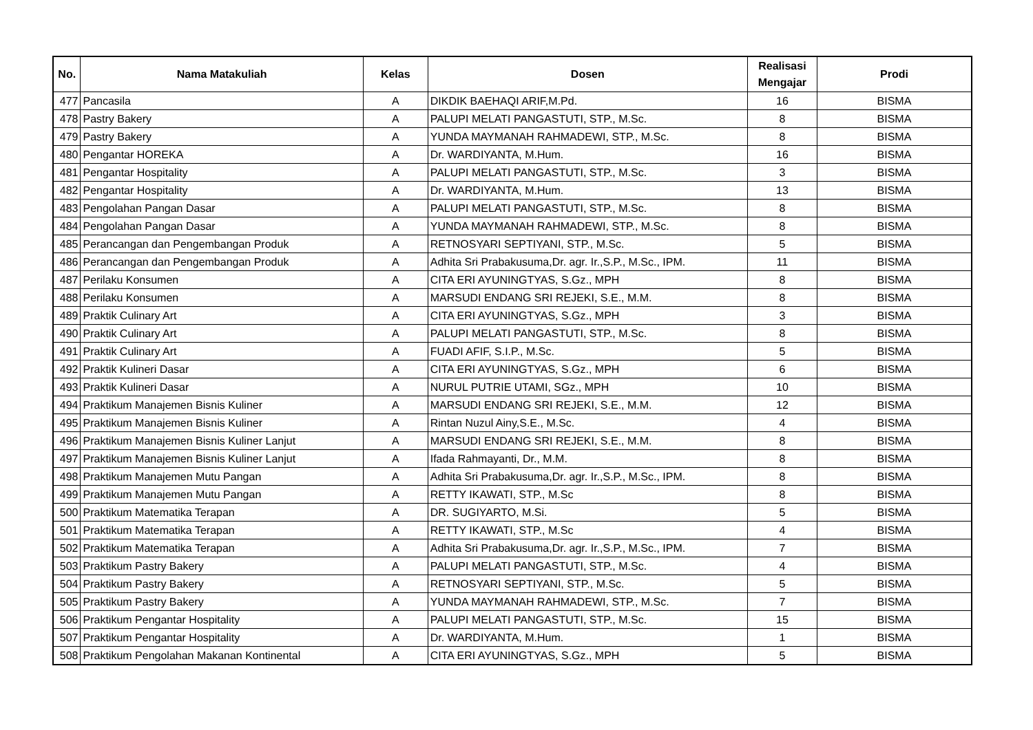| No. | Nama Matakuliah | Kelas | Dosen | Realisasi Mengajar | Prodi |
| --- | --- | --- | --- | --- | --- |
| 477 | Pancasila | A | DIKDIK BAEHAQI ARIF,M.Pd. | 16 | BISMA |
| 478 | Pastry Bakery | A | PALUPI MELATI PANGASTUTI, STP., M.Sc. | 8 | BISMA |
| 479 | Pastry Bakery | A | YUNDA MAYMANAH RAHMADEWI, STP., M.Sc. | 8 | BISMA |
| 480 | Pengantar HOREKA | A | Dr. WARDIYANTA, M.Hum. | 16 | BISMA |
| 481 | Pengantar Hospitality | A | PALUPI MELATI PANGASTUTI, STP., M.Sc. | 3 | BISMA |
| 482 | Pengantar Hospitality | A | Dr. WARDIYANTA, M.Hum. | 13 | BISMA |
| 483 | Pengolahan Pangan Dasar | A | PALUPI MELATI PANGASTUTI, STP., M.Sc. | 8 | BISMA |
| 484 | Pengolahan Pangan Dasar | A | YUNDA MAYMANAH RAHMADEWI, STP., M.Sc. | 8 | BISMA |
| 485 | Perancangan dan Pengembangan Produk | A | RETNOSYARI SEPTIYANI, STP., M.Sc. | 5 | BISMA |
| 486 | Perancangan dan Pengembangan Produk | A | Adhita Sri Prabakusuma,Dr. agr. Ir.,S.P., M.Sc., IPM. | 11 | BISMA |
| 487 | Perilaku Konsumen | A | CITA ERI AYUNINGTYAS, S.Gz., MPH | 8 | BISMA |
| 488 | Perilaku Konsumen | A | MARSUDI ENDANG SRI REJEKI, S.E., M.M. | 8 | BISMA |
| 489 | Praktik Culinary Art | A | CITA ERI AYUNINGTYAS, S.Gz., MPH | 3 | BISMA |
| 490 | Praktik Culinary Art | A | PALUPI MELATI PANGASTUTI, STP., M.Sc. | 8 | BISMA |
| 491 | Praktik Culinary Art | A | FUADI AFIF, S.I.P., M.Sc. | 5 | BISMA |
| 492 | Praktik Kulineri Dasar | A | CITA ERI AYUNINGTYAS, S.Gz., MPH | 6 | BISMA |
| 493 | Praktik Kulineri Dasar | A | NURUL PUTRIE UTAMI, SGz., MPH | 10 | BISMA |
| 494 | Praktikum Manajemen Bisnis Kuliner | A | MARSUDI ENDANG SRI REJEKI, S.E., M.M. | 12 | BISMA |
| 495 | Praktikum Manajemen Bisnis Kuliner | A | Rintan Nuzul Ainy,S.E., M.Sc. | 4 | BISMA |
| 496 | Praktikum Manajemen Bisnis Kuliner Lanjut | A | MARSUDI ENDANG SRI REJEKI, S.E., M.M. | 8 | BISMA |
| 497 | Praktikum Manajemen Bisnis Kuliner Lanjut | A | Ifada Rahmayanti, Dr., M.M. | 8 | BISMA |
| 498 | Praktikum Manajemen Mutu Pangan | A | Adhita Sri Prabakusuma,Dr. agr. Ir.,S.P., M.Sc., IPM. | 8 | BISMA |
| 499 | Praktikum Manajemen Mutu Pangan | A | RETTY IKAWATI, STP., M.Sc | 8 | BISMA |
| 500 | Praktikum Matematika Terapan | A | DR. SUGIYARTO, M.Si. | 5 | BISMA |
| 501 | Praktikum Matematika Terapan | A | RETTY IKAWATI, STP., M.Sc | 4 | BISMA |
| 502 | Praktikum Matematika Terapan | A | Adhita Sri Prabakusuma,Dr. agr. Ir.,S.P., M.Sc., IPM. | 7 | BISMA |
| 503 | Praktikum Pastry Bakery | A | PALUPI MELATI PANGASTUTI, STP., M.Sc. | 4 | BISMA |
| 504 | Praktikum Pastry Bakery | A | RETNOSYARI SEPTIYANI, STP., M.Sc. | 5 | BISMA |
| 505 | Praktikum Pastry Bakery | A | YUNDA MAYMANAH RAHMADEWI, STP., M.Sc. | 7 | BISMA |
| 506 | Praktikum Pengantar Hospitality | A | PALUPI MELATI PANGASTUTI, STP., M.Sc. | 15 | BISMA |
| 507 | Praktikum Pengantar Hospitality | A | Dr. WARDIYANTA, M.Hum. | 1 | BISMA |
| 508 | Praktikum Pengolahan Makanan Kontinental | A | CITA ERI AYUNINGTYAS, S.Gz., MPH | 5 | BISMA |